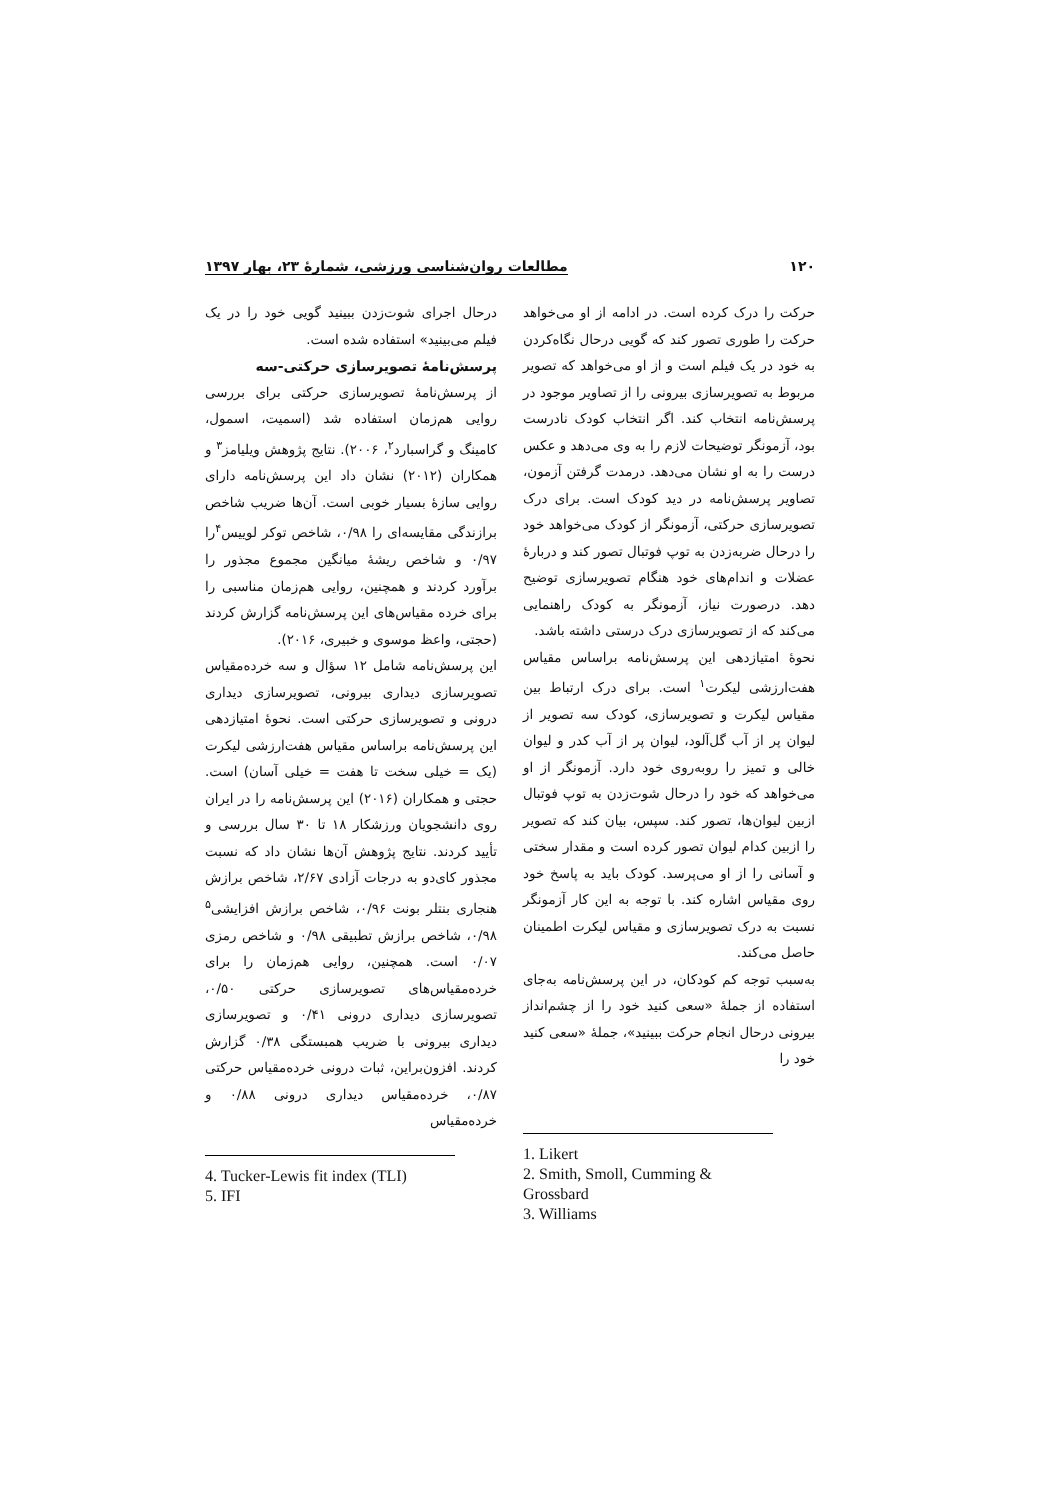۱۲۰ مطالعات روان‌شناسی ورزشی، شمارهٔ ۲۳، بهار ۱۳۹۷
حرکت را درک کرده است. در ادامه از او می‌خواهد حرکت را طوری تصور کند که گویی درحال نگاه‌کردن به خود در یک فیلم است و از او می‌خواهد که تصویر مربوط به تصویرسازی بیرونی را از تصاویر موجود در پرسش‌نامه انتخاب کند. اگر انتخاب کودک نادرست بود، آزمونگر توضیحات لازم را به وی می‌دهد و عکس درست را به او نشان می‌دهد. درمدت گرفتن آزمون، تصاویر پرسش‌نامه در دید کودک است. برای درک تصویرسازی حرکتی، آزمونگر از کودک می‌خواهد خود را درحال ضربه‌زدن به توپ فوتبال تصور کند و دربارهٔ عضلات و اندام‌های خود هنگام تصویرسازی توضیح دهد. درصورت نیاز، آزمونگر به کودک راهنمایی می‌کند که از تصویرسازی درک درستی داشته باشد.
نحوهٔ امتیازدهی این پرسش‌نامه براساس مقیاس هفت‌ارزشی لیکرت<sup>۱</sup> است. برای درک ارتباط بین مقیاس لیکرت و تصویرسازی، کودک سه تصویر از لیوان پر از آب گل‌آلود، لیوان پر از آب کدر و لیوان خالی و تمیز را روبه‌روی خود دارد. آزمونگر از او می‌خواهد که خود را درحال شوت‌زدن به توپ فوتبال ازبین لیوان‌ها، تصور کند. سپس، بیان کند که تصویر را ازبین کدام لیوان تصور کرده است و مقدار سختی و آسانی را از او می‌پرسد. کودک باید به پاسخ خود روی مقیاس اشاره کند. با توجه به این کار آزمونگر نسبت به درک تصویرسازی و مقیاس لیکرت اطمینان حاصل می‌کند.
به‌سبب توجه کم کودکان، در این پرسش‌نامه به‌جای استفاده از جملهٔ «سعی کنید خود را از چشم‌انداز بیرونی درحال انجام حرکت ببینید»، جملهٔ «سعی کنید خود را
1. Likert
2. Smith, Smoll, Cumming &
Grossbard
3. Williams
درحال اجرای شوت‌زدن ببینید گویی خود را در یک فیلم می‌بینید» استفاده شده است.
پرسش‌نامهٔ تصویرسازی حرکتی-سه
از پرسش‌نامهٔ تصویرسازی حرکتی برای بررسی روایی هم‌زمان استفاده شد (اسمیت، اسمول، کامینگ و گراسبارد<sup>۲</sup>، ۲۰۰۶). نتایج پژوهش ویلیامز<sup>۳</sup> و همکاران (۲۰۱۲) نشان داد این پرسش‌نامه دارای روایی سازهٔ بسیار خوبی است. آن‌ها ضریب شاخص برازندگی مقایسه‌ای را ۰/۹۸، شاخص توکر لوییس<sup>۴</sup>را ۰/۹۷ و شاخص ریشهٔ میانگین مجموع مجذور را برآورد کردند و همچنین، روایی هم‌زمان مناسبی را برای خرده مقیاس‌های این پرسش‌نامه گزارش کردند (حجتی، واعظ موسوی و خبیری، ۲۰۱۶).
این پرسش‌نامه شامل ۱۲ سؤال و سه خرده‌مقیاس تصویرسازی دیداری بیرونی، تصویرسازی دیداری درونی و تصویرسازی حرکتی است. نحوهٔ امتیازدهی این پرسش‌نامه براساس مقیاس هفت‌ارزشی لیکرت (یک = خیلی سخت تا هفت = خیلی آسان) است. حجتی و همکاران (۲۰۱۶) این پرسش‌نامه را در ایران روی دانشجویان ورزشکار ۱۸ تا ۳۰ سال بررسی و تأیید کردند. نتایج پژوهش آن‌ها نشان داد که نسبت مجذور کای‌دو به درجات آزادی ۲/۶۷، شاخص برازش هنجاری بنتلر بونت ۰/۹۶، شاخص برازش افزایشی<sup>۵</sup> ۰/۹۸، شاخص برازش تطبیقی ۰/۹۸ و شاخص رمزی ۰/۰۷ است. همچنین، روایی هم‌زمان را برای خرده‌مقیاس‌های تصویرسازی حرکتی ۰/۵۰، تصویرسازی دیداری درونی ۰/۴۱ و تصویرسازی دیداری بیرونی با ضریب همبستگی ۰/۳۸ گزارش کردند. افزون‌براین، ثبات درونی خرده‌مقیاس حرکتی ۰/۸۷، خرده‌مقیاس دیداری درونی ۰/۸۸ و خرده‌مقیاس
4. Tucker-Lewis fit index (TLI)
5. IFI